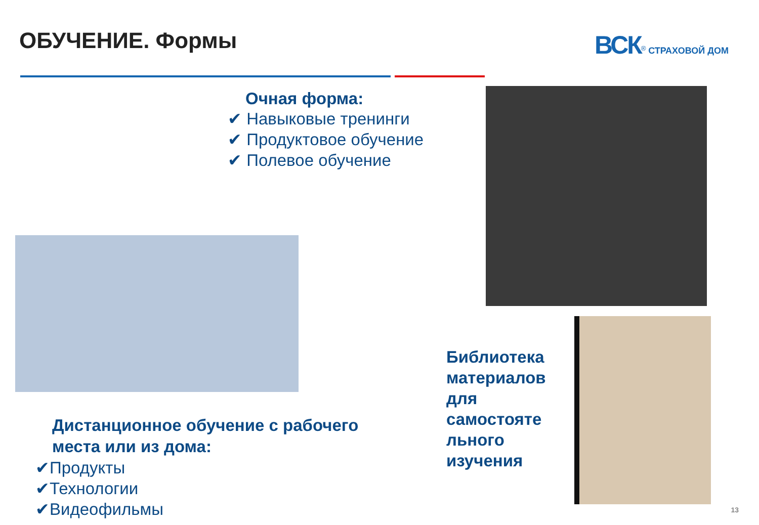ОБУЧЕНИЕ. Формы ВСК<sup>®</sup> СТРАХОВОЙ ДОМ
Очная форма:
✔ Навыковые тренинги
✔ Продуктовое обучение
✔ Полевое обучение
Дистанционное обучение с рабочего
места или из дома:
✔Продукты
✔Технологии
✔Видеофильмы
Библиотека
материалов
для
самостояте
льного
изучения
13